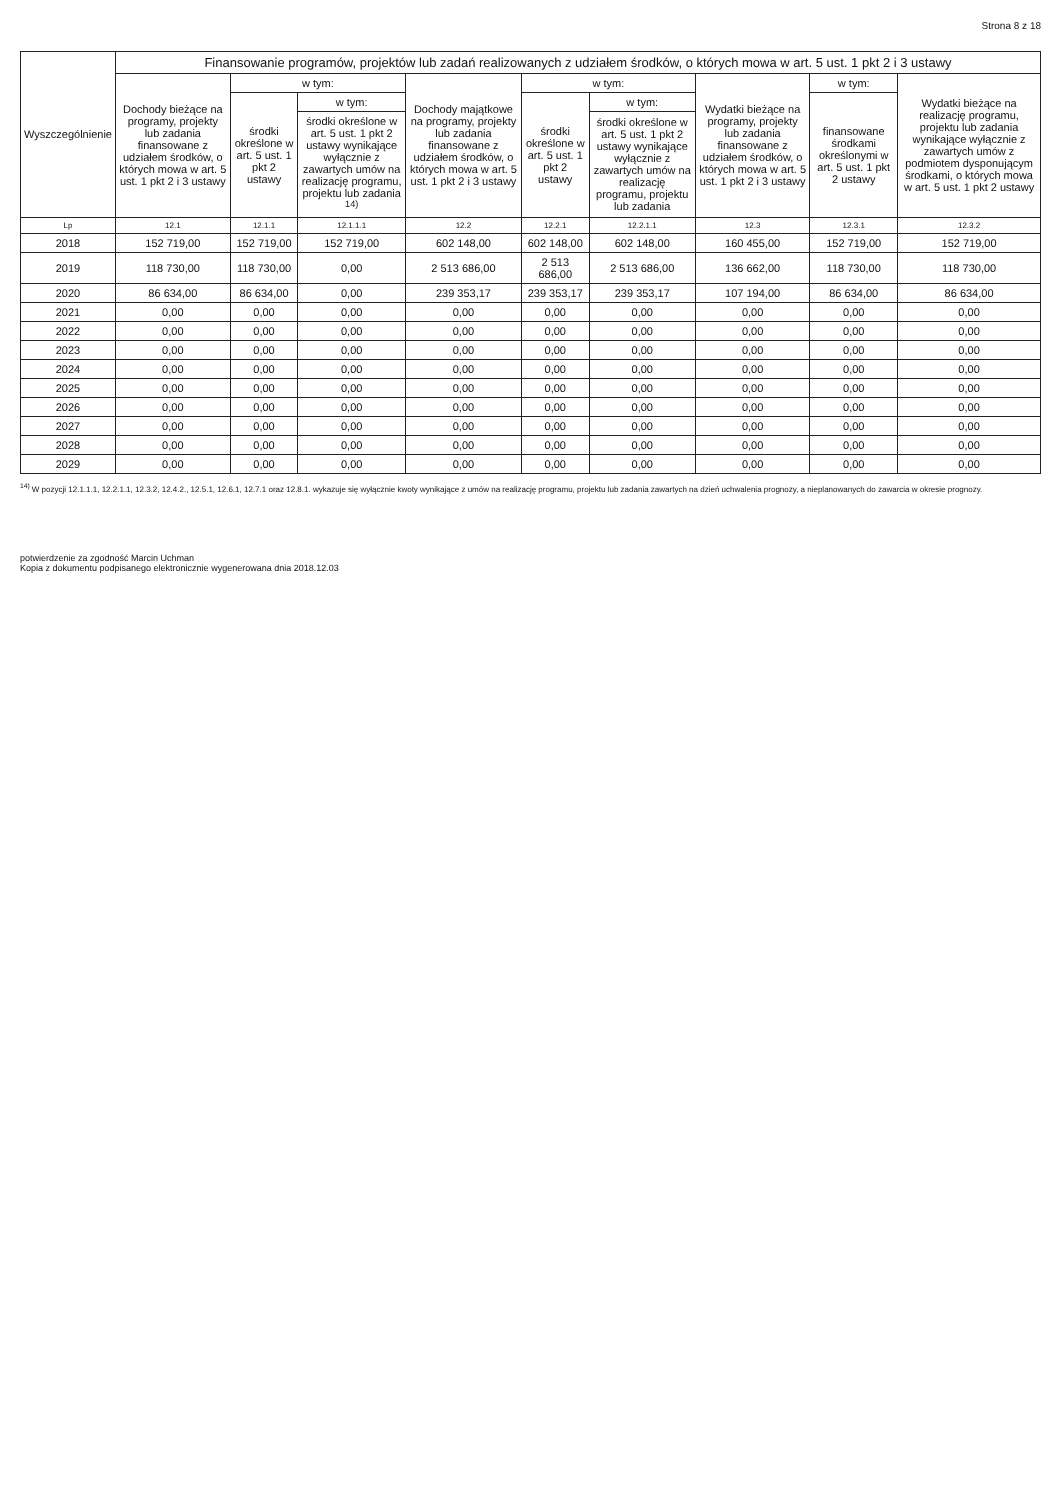Strona 8 z 18
| Wyszczególnienie | Finansowanie programów, projektów lub zadań realizowanych z udziałem środków, o których mowa w art. 5 ust. 1 pkt 2 i 3 ustawy | | | | | | | | |
| --- | --- | --- | --- | --- | --- | --- | --- | --- | --- |
| | Dochody bieżące na programy, projekty lub zadania finansowane z udziałem środków, o których mowa w art. 5 ust. 1 pkt 2 i 3 ustawy | w tym: | | Dochody majątkowe na programy, projekty lub zadania finansowane z udziałem środków, o których mowa w art. 5 ust. 1 pkt 2 i 3 ustawy | w tym: | | Wydatki bieżące na programy, projekty lub zadania finansowane z udziałem środków, o których mowa w art. 5 ust. 1 pkt 2 i 3 ustawy | w tym: | Wydatki bieżące na realizację programu, projektu lub zadania wynikające wyłącznie z zawartych umów z podmiotem dysponującym środkami, o których mowa w art. 5 ust. 1 pkt 2 ustawy |
| | | środki określone w art. 5 ust. 1 pkt 2 ustawy | w tym: | | środki określone w art. 5 ust. 1 pkt 2 ustawy | w tym: | | finansowane środkami określonymi w art. 5 ust. 1 pkt 2 ustawy | |
| | | | środki określone w art. 5 ust. 1 pkt 2 ustawy wynikające wyłącznie z zawartych umów na realizację programu, projektu lub zadania <sup>14)</sup> | | | środki określone w art. 5 ust. 1 pkt 2 ustawy wynikające wyłącznie z zawartych umów na realizację programu, projektu lub zadania | | | |
| Lp | 12.1 | 12.1.1 | 12.1.1.1 | 12.2 | 12.2.1 | 12.2.1.1 | 12.3 | 12.3.1 | 12.3.2 |
| 2018 | 152 719,00 | 152 719,00 | 152 719,00 | 602 148,00 | 602 148,00 | 602 148,00 | 160 455,00 | 152 719,00 | 152 719,00 |
| 2019 | 118 730,00 | 118 730,00 | 0,00 | 2 513 686,00 | 2 513 686,00 | 2 513 686,00 | 136 662,00 | 118 730,00 | 118 730,00 |
| 2020 | 86 634,00 | 86 634,00 | 0,00 | 239 353,17 | 239 353,17 | 239 353,17 | 107 194,00 | 86 634,00 | 86 634,00 |
| 2021 | 0,00 | 0,00 | 0,00 | 0,00 | 0,00 | 0,00 | 0,00 | 0,00 | 0,00 |
| 2022 | 0,00 | 0,00 | 0,00 | 0,00 | 0,00 | 0,00 | 0,00 | 0,00 | 0,00 |
| 2023 | 0,00 | 0,00 | 0,00 | 0,00 | 0,00 | 0,00 | 0,00 | 0,00 | 0,00 |
| 2024 | 0,00 | 0,00 | 0,00 | 0,00 | 0,00 | 0,00 | 0,00 | 0,00 | 0,00 |
| 2025 | 0,00 | 0,00 | 0,00 | 0,00 | 0,00 | 0,00 | 0,00 | 0,00 | 0,00 |
| 2026 | 0,00 | 0,00 | 0,00 | 0,00 | 0,00 | 0,00 | 0,00 | 0,00 | 0,00 |
| 2027 | 0,00 | 0,00 | 0,00 | 0,00 | 0,00 | 0,00 | 0,00 | 0,00 | 0,00 |
| 2028 | 0,00 | 0,00 | 0,00 | 0,00 | 0,00 | 0,00 | 0,00 | 0,00 | 0,00 |
| 2029 | 0,00 | 0,00 | 0,00 | 0,00 | 0,00 | 0,00 | 0,00 | 0,00 | 0,00 |
<sup>14)</sup> W pozycji 12.1.1.1, 12.2.1.1, 12.3.2, 12.4.2., 12.5.1, 12.6.1, 12.7.1 oraz 12.8.1. wykazuje się wyłącznie kwoty wynikające z umów na realizację programu, projektu lub zadania zawartych na dzień uchwalenia prognozy, a nieplanowanych do zawarcia w okresie prognozy.
potwierdzenie za zgodność Marcin Uchman
Kopia z dokumentu podpisanego elektronicznie wygenerowana dnia 2018.12.03